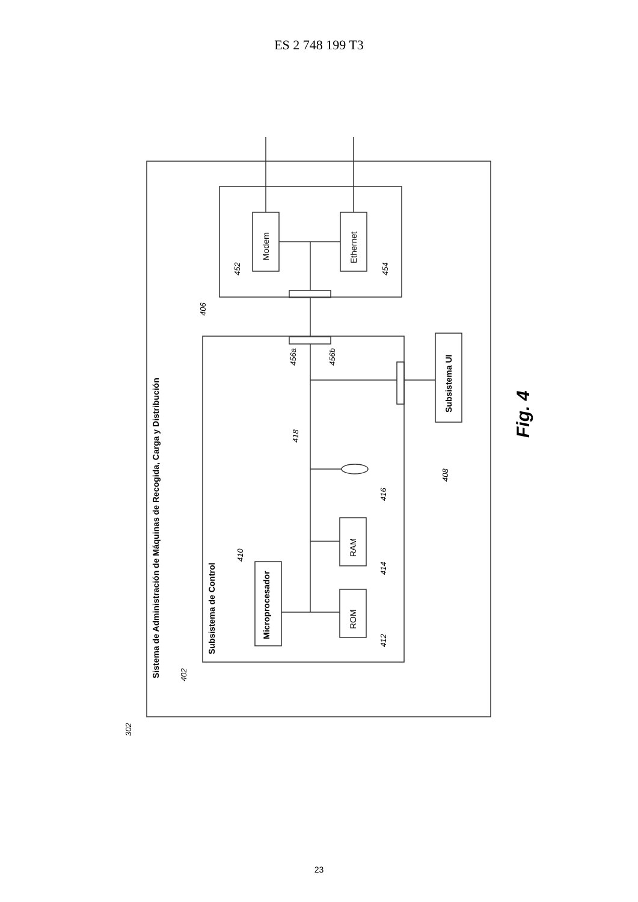ES 2 748 199 T3
Sistema de Administración de Máquinas de Recogida, Carga y Distribución
Subsistema de Control
Microprocesador
Subsistema UI
Modem
Ethernet
ROM
RAM
302
402
406
452
454
456a
456b
418
410
412
414
416
408
Fig. 4
23